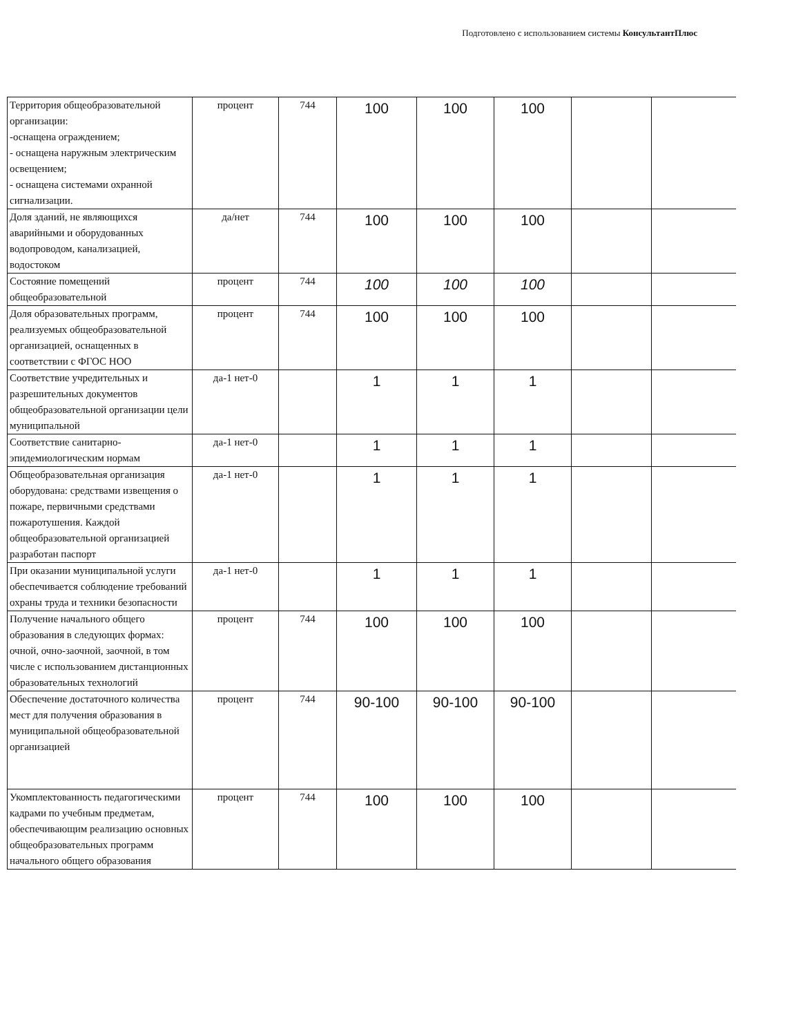Подготовлено с использованием системы КонсультантПлюс
| Территория общеобразовательной организации: -оснащена ограждением; - оснащена наружным электрическим освещением; - оснащена системами охранной сигнализации. | процент | 744 | 100 | 100 | 100 | | |
| Доля зданий, не являющихся аварийными и оборудованных водопроводом, канализацией, водостоком | да/нет | 744 | 100 | 100 | 100 | | |
| Состояние помещений общеобразовательной | процент | 744 | 100 | 100 | 100 | | |
| Доля образовательных программ, реализуемых общеобразовательной организацией, оснащенных в соответствии с ФГОС НОО | процент | 744 | 100 | 100 | 100 | | |
| Соответствие учредительных и разрешительных документов общеобразовательной организации цели муниципальной | да-1 нет-0 | | 1 | 1 | 1 | | |
| Соответствие санитарно-эпидемиологическим нормам | да-1 нет-0 | | 1 | 1 | 1 | | |
| Общеобразовательная организация оборудована: средствами извещения о пожаре, первичными средствами пожаротушения. Каждой общеобразовательной организацией разработан паспорт | да-1 нет-0 | | 1 | 1 | 1 | | |
| При оказании муниципальной услуги обеспечивается соблюдение требований охраны труда и техники безопасности | да-1 нет-0 | | 1 | 1 | 1 | | |
| Получение начального общего образования в следующих формах: очной, очно-заочной, заочной, в том числе с использованием дистанционных образовательных технологий | процент | 744 | 100 | 100 | 100 | | |
| Обеспечение достаточного количества мест для получения образования в муниципальной общеобразовательной организацией | процент | 744 | 90-100 | 90-100 | 90-100 | | |
| Укомплектованность педагогическими кадрами по учебным предметам, обеспечивающим реализацию основных общеобразовательных программ начального общего образования | процент | 744 | 100 | 100 | 100 | | |